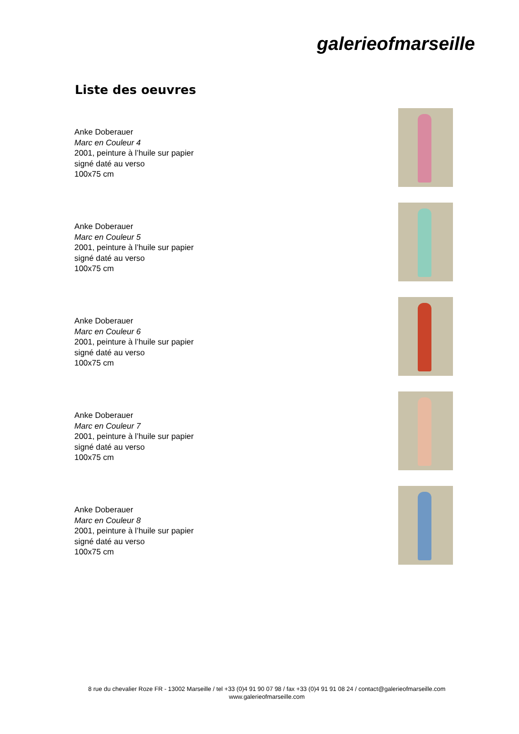galerieofmarseille
Liste des oeuvres
Anke Doberauer
Marc en Couleur 4
2001, peinture à l’huile sur papier
signé daté au verso
100x75 cm
Anke Doberauer
Marc en Couleur 5
2001, peinture à l’huile sur papier
signé daté au verso
100x75 cm
Anke Doberauer
Marc en Couleur 6
2001, peinture à l’huile sur papier
signé daté au verso
100x75 cm
Anke Doberauer
Marc en Couleur 7
2001, peinture à l’huile sur papier
signé daté au verso
100x75 cm
Anke Doberauer
Marc en Couleur 8
2001, peinture à l’huile sur papier
signé daté au verso
100x75 cm
8 rue du chevalier Roze FR - 13002 Marseille / tel +33 (0)4 91 90 07 98 / fax +33 (0)4 91 91 08 24 / contact@galerieofmarseille.com
www.galerieofmarseille.com